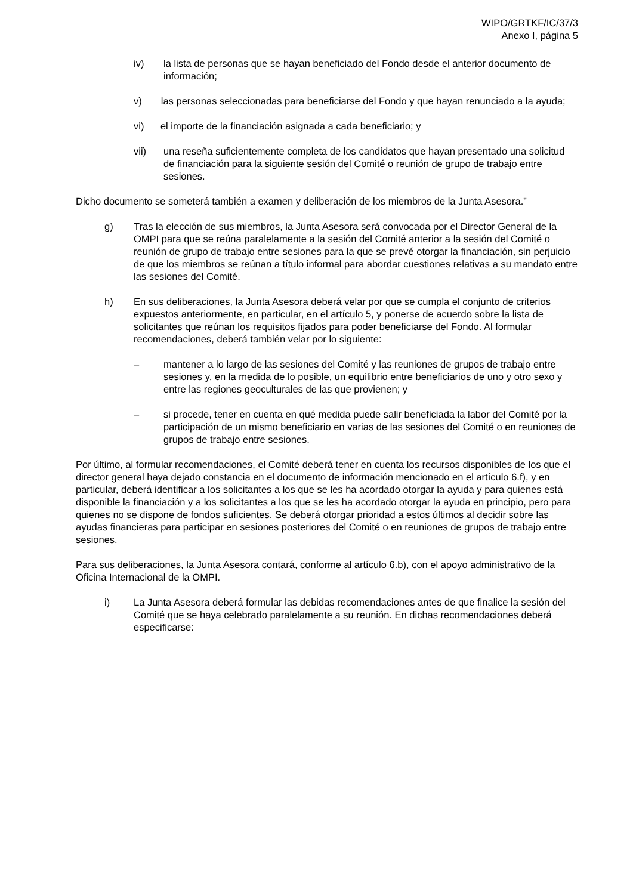WIPO/GRTKF/IC/37/3
Anexo I, página 5
iv) la lista de personas que se hayan beneficiado del Fondo desde el anterior documento de información;
v) las personas seleccionadas para beneficiarse del Fondo y que hayan renunciado a la ayuda;
vi) el importe de la financiación asignada a cada beneficiario; y
vii) una reseña suficientemente completa de los candidatos que hayan presentado una solicitud de financiación para la siguiente sesión del Comité o reunión de grupo de trabajo entre sesiones.
Dicho documento se someterá también a examen y deliberación de los miembros de la Junta Asesora.”
g) Tras la elección de sus miembros, la Junta Asesora será convocada por el Director General de la OMPI para que se reúna paralelamente a la sesión del Comité anterior a la sesión del Comité o reunión de grupo de trabajo entre sesiones para la que se prevé otorgar la financiación, sin perjuicio de que los miembros se reúnan a título informal para abordar cuestiones relativas a su mandato entre las sesiones del Comité.
h) En sus deliberaciones, la Junta Asesora deberá velar por que se cumpla el conjunto de criterios expuestos anteriormente, en particular, en el artículo 5, y ponerse de acuerdo sobre la lista de solicitantes que reúnan los requisitos fijados para poder beneficiarse del Fondo. Al formular recomendaciones, deberá también velar por lo siguiente:
– mantener a lo largo de las sesiones del Comité y las reuniones de grupos de trabajo entre sesiones y, en la medida de lo posible, un equilibrio entre beneficiarios de uno y otro sexo y entre las regiones geoculturales de las que provienen; y
– si procede, tener en cuenta en qué medida puede salir beneficiada la labor del Comité por la participación de un mismo beneficiario en varias de las sesiones del Comité o en reuniones de grupos de trabajo entre sesiones.
Por último, al formular recomendaciones, el Comité deberá tener en cuenta los recursos disponibles de los que el director general haya dejado constancia en el documento de información mencionado en el artículo 6.f), y en particular, deberá identificar a los solicitantes a los que se les ha acordado otorgar la ayuda y para quienes está disponible la financiación y a los solicitantes a los que se les ha acordado otorgar la ayuda en principio, pero para quienes no se dispone de fondos suficientes. Se deberá otorgar prioridad a estos últimos al decidir sobre las ayudas financieras para participar en sesiones posteriores del Comité o en reuniones de grupos de trabajo entre sesiones.
Para sus deliberaciones, la Junta Asesora contará, conforme al artículo 6.b), con el apoyo administrativo de la Oficina Internacional de la OMPI.
i) La Junta Asesora deberá formular las debidas recomendaciones antes de que finalice la sesión del Comité que se haya celebrado paralelamente a su reunión. En dichas recomendaciones deberá especificarse: